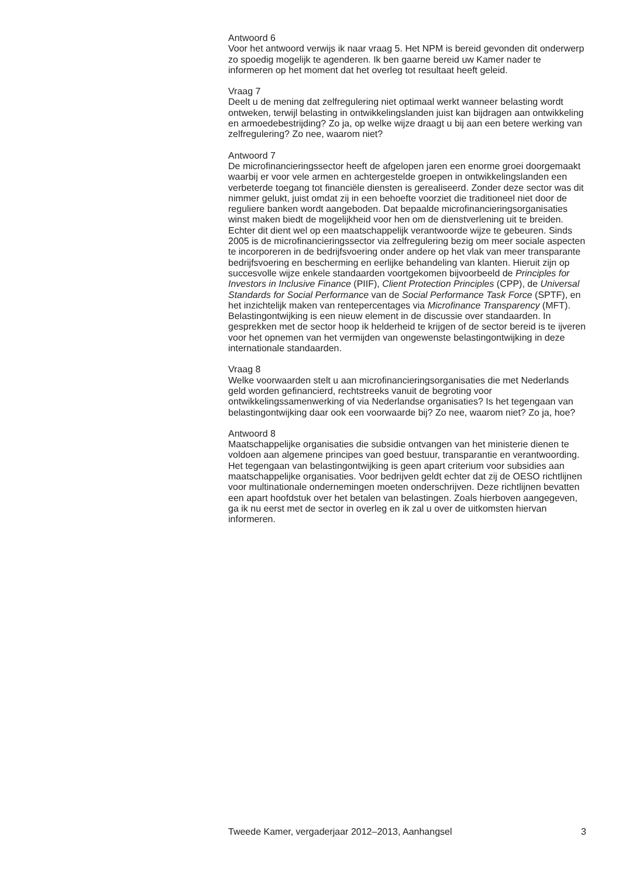Antwoord 6
Voor het antwoord verwijs ik naar vraag 5. Het NPM is bereid gevonden dit onderwerp zo spoedig mogelijk te agenderen. Ik ben gaarne bereid uw Kamer nader te informeren op het moment dat het overleg tot resultaat heeft geleid.
Vraag 7
Deelt u de mening dat zelfregulering niet optimaal werkt wanneer belasting wordt ontweken, terwijl belasting in ontwikkelingslanden juist kan bijdragen aan ontwikkeling en armoedebestrijding? Zo ja, op welke wijze draagt u bij aan een betere werking van zelfregulering? Zo nee, waarom niet?
Antwoord 7
De microfinancieringssector heeft de afgelopen jaren een enorme groei doorgemaakt waarbij er voor vele armen en achtergestelde groepen in ontwikkelingslanden een verbeterde toegang tot financiële diensten is gerealiseerd. Zonder deze sector was dit nimmer gelukt, juist omdat zij in een behoefte voorziet die traditioneel niet door de reguliere banken wordt aangeboden. Dat bepaalde microfinancieringsorganisaties winst maken biedt de mogelijkheid voor hen om de dienstverlening uit te breiden. Echter dit dient wel op een maatschappelijk verantwoorde wijze te gebeuren. Sinds 2005 is de microfinancieringssector via zelfregulering bezig om meer sociale aspecten te incorporeren in de bedrijfsvoering onder andere op het vlak van meer transparante bedrijfsvoering en bescherming en eerlijke behandeling van klanten. Hieruit zijn op succesvolle wijze enkele standaarden voortgekomen bijvoorbeeld de Principles for Investors in Inclusive Finance (PIIF), Client Protection Principles (CPP), de Universal Standards for Social Performance van de Social Performance Task Force (SPTF), en het inzichtelijk maken van rentepercentages via Microfinance Transparency (MFT). Belastingontwijking is een nieuw element in de discussie over standaarden. In gesprekken met de sector hoop ik helderheid te krijgen of de sector bereid is te ijveren voor het opnemen van het vermijden van ongewenste belastingontwijking in deze internationale standaarden.
Vraag 8
Welke voorwaarden stelt u aan microfinancieringsorganisaties die met Nederlands geld worden gefinancierd, rechtstreeks vanuit de begroting voor ontwikkelingssamenwerking of via Nederlandse organisaties? Is het tegengaan van belastingontwijking daar ook een voorwaarde bij? Zo nee, waarom niet? Zo ja, hoe?
Antwoord 8
Maatschappelijke organisaties die subsidie ontvangen van het ministerie dienen te voldoen aan algemene principes van goed bestuur, transparantie en verantwoording. Het tegengaan van belastingontwijking is geen apart criterium voor subsidies aan maatschappelijke organisaties. Voor bedrijven geldt echter dat zij de OESO richtlijnen voor multinationale ondernemingen moeten onderschrijven. Deze richtlijnen bevatten een apart hoofdstuk over het betalen van belastingen. Zoals hierboven aangegeven, ga ik nu eerst met de sector in overleg en ik zal u over de uitkomsten hiervan informeren.
Tweede Kamer, vergaderjaar 2012–2013, Aanhangsel 3